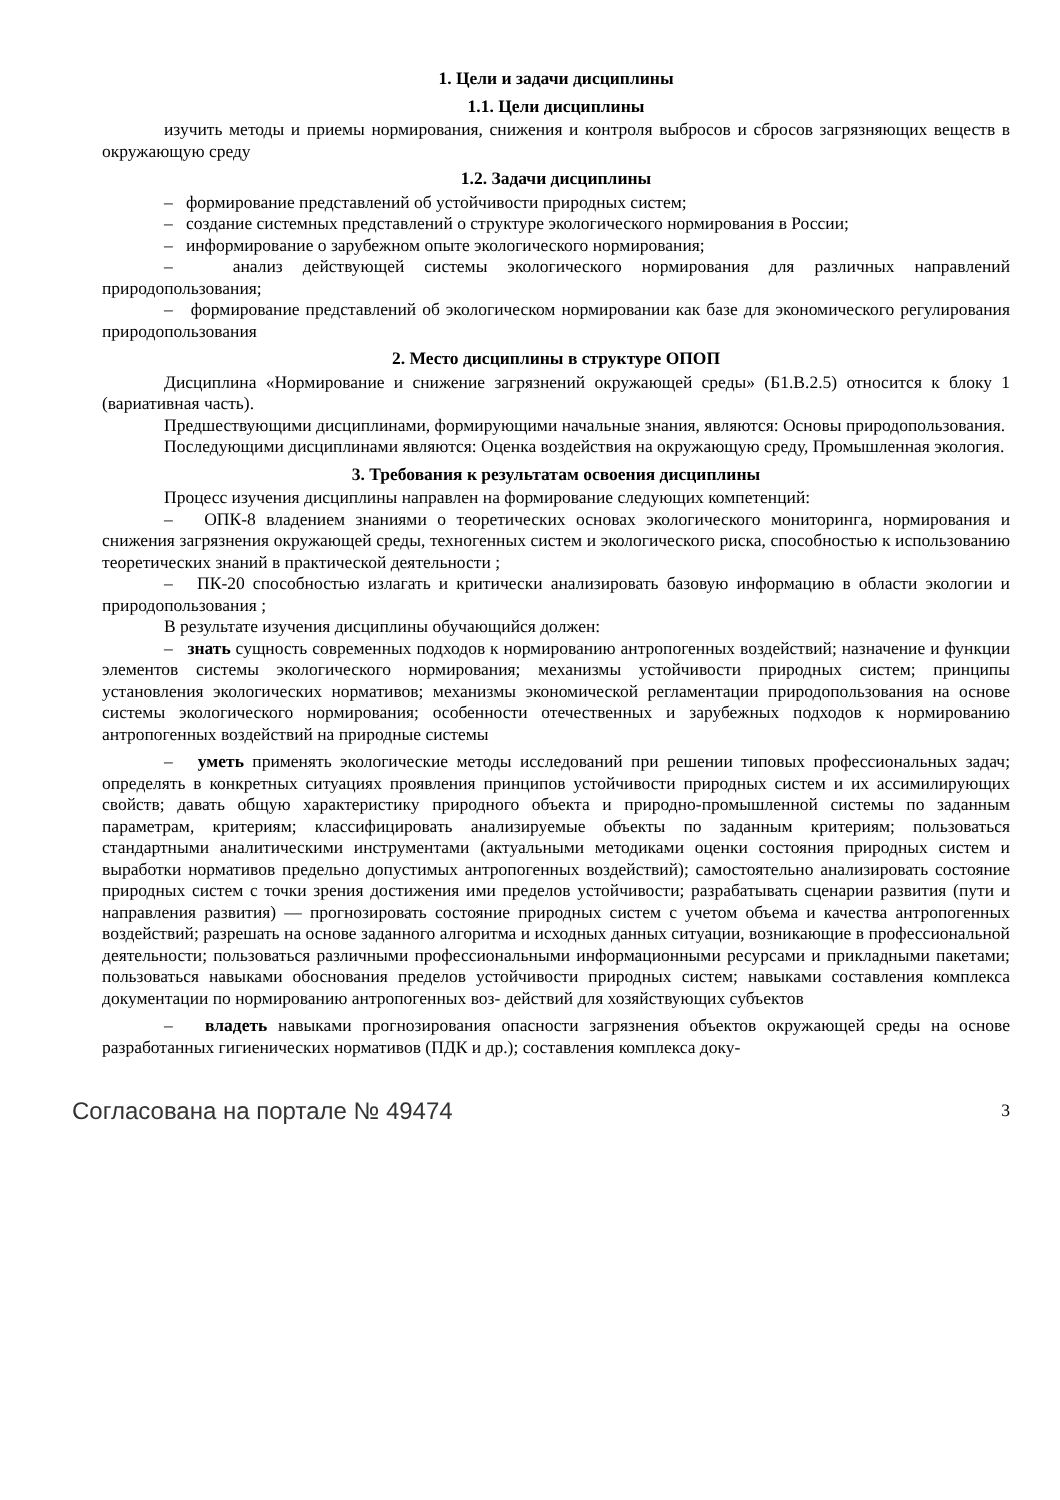1. Цели и задачи дисциплины
1.1. Цели дисциплины
изучить методы и приемы нормирования, снижения и контроля выбросов и сбросов загрязняющих веществ в окружающую среду
1.2. Задачи дисциплины
– формирование представлений об устойчивости природных систем;
– создание системных представлений о структуре экологического нормирования в России;
– информирование о зарубежном опыте экологического нормирования;
– анализ действующей системы экологического нормирования для различных направлений природопользования;
– формирование представлений об экологическом нормировании как базе для экономического регулирования природопользования
2. Место дисциплины в структуре ОПОП
Дисциплина «Нормирование и снижение загрязнений окружающей среды» (Б1.В.2.5) относится к блоку 1 (вариативная часть).
Предшествующими дисциплинами, формирующими начальные знания, являются: Основы природопользования.
Последующими дисциплинами являются: Оценка воздействия на окружающую среду, Промышленная экология.
3. Требования к результатам освоения дисциплины
Процесс изучения дисциплины направлен на формирование следующих компетенций:
– ОПК-8 владением знаниями о теоретических основах экологического мониторинга, нормирования и снижения загрязнения окружающей среды, техногенных систем и экологического риска, способностью к использованию теоретических знаний в практической деятельности ;
– ПК-20 способностью излагать и критически анализировать базовую информацию в области экологии и природопользования ;
В результате изучения дисциплины обучающийся должен:
– знать сущность современных подходов к нормированию антропогенных воздействий; назначение и функции элементов системы экологического нормирования; механизмы устойчивости природных систем; принципы установления экологических нормативов; механизмы экономической регламентации природопользования на основе системы экологического нормирования; особенности отечественных и зарубежных подходов к нормированию антропогенных воздействий на природные системы
– уметь применять экологические методы исследований при решении типовых профессиональных задач; определять в конкретных ситуациях проявления принципов устойчивости природных систем и их ассимилирующих свойств; давать общую характеристику природного объекта и природно-промышленной системы по заданным параметрам, критериям; классифицировать анализируемые объекты по заданным критериям; пользоваться стандартными аналитическими инструментами (актуальными методиками оценки состояния природных систем и выработки нормативов предельно допустимых антропогенных воздействий); самостоятельно анализировать состояние природных систем с точки зрения достижения ими пределов устойчивости; разрабатывать сценарии развития (пути и направления развития) — прогнозировать состояние природных систем с учетом объема и качества антропогенных воздействий; разрешать на основе заданного алгоритма и исходных данных ситуации, возникающие в профессиональной деятельности; пользоваться различными профессиональными информационными ресурсами и прикладными пакетами; пользоваться навыками обоснования пределов устойчивости природных систем; навыками составления комплекса документации по нормированию антропогенных воз- действий для хозяйствующих субъектов
– владеть навыками прогнозирования опасности загрязнения объектов окружающей среды на основе разработанных гигиенических нормативов (ПДК и др.); составления комплекса доку-
Согласована на портале № 49474 3